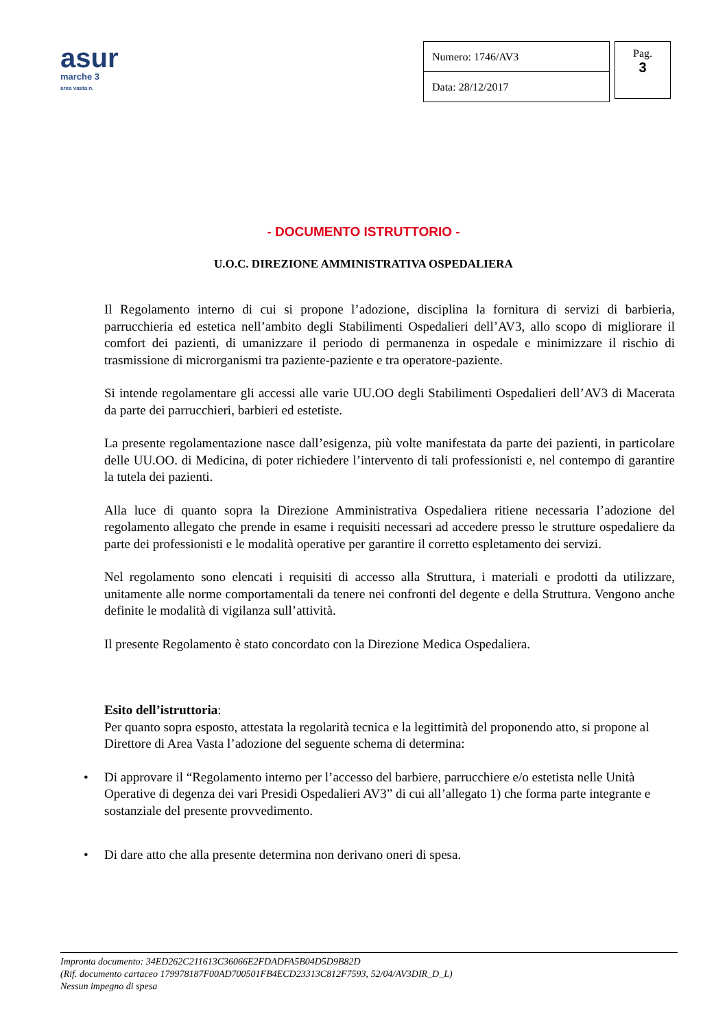asur
marche 3
area vasta n.
| Numero: 1746/AV3 |
| Data: 28/12/2017 |
Pag.
3
- DOCUMENTO ISTRUTTORIO -
U.O.C. DIREZIONE AMMINISTRATIVA OSPEDALIERA
Il Regolamento interno di cui si propone l’adozione, disciplina la fornitura di servizi di barbieria, parrucchieria ed estetica nell’ambito degli Stabilimenti Ospedalieri dell’AV3, allo scopo di migliorare il comfort dei pazienti, di umanizzare il periodo di permanenza in ospedale e minimizzare il rischio di trasmissione di microrganismi tra paziente-paziente e tra operatore-paziente.
Si intende regolamentare gli accessi alle varie UU.OO degli Stabilimenti Ospedalieri dell’AV3 di Macerata da parte dei parrucchieri, barbieri ed estetiste.
La presente regolamentazione nasce dall’esigenza, più volte manifestata da parte dei pazienti, in particolare delle UU.OO. di Medicina, di poter richiedere l’intervento di tali professionisti e, nel contempo di garantire la tutela dei pazienti.
Alla luce di quanto sopra la Direzione Amministrativa Ospedaliera ritiene necessaria l’adozione del regolamento allegato che prende in esame i requisiti necessari ad accedere presso le strutture ospedaliere da parte dei professionisti e le modalità operative per garantire il corretto espletamento dei servizi.
Nel regolamento sono elencati i requisiti di accesso alla Struttura, i materiali e prodotti da utilizzare, unitamente alle norme comportamentali da tenere nei confronti del degente e della Struttura. Vengono anche definite le modalità di vigilanza sull’attività.
Il presente Regolamento è stato concordato con la Direzione Medica Ospedaliera.
Esito dell’istruttoria:
Per quanto sopra esposto, attestata la regolarità tecnica e la legittimità del proponendo atto, si propone al Direttore di Area Vasta l’adozione del seguente schema di determina:
• Di approvare il “Regolamento interno per l’accesso del barbiere, parrucchiere e/o estetista nelle Unità Operative di degenza dei vari Presidi Ospedalieri AV3” di cui all’allegato 1) che forma parte integrante e sostanziale del presente provvedimento.
• Di dare atto che alla presente determina non derivano oneri di spesa.
Impronta documento: 34ED262C211613C36066E2FDADFA5B04D5D9B82D
(Rif. documento cartaceo 179978187F00AD700501FB4ECD23313C812F7593, 52/04/AV3DIR_D_L)
Nessun impegno di spesa